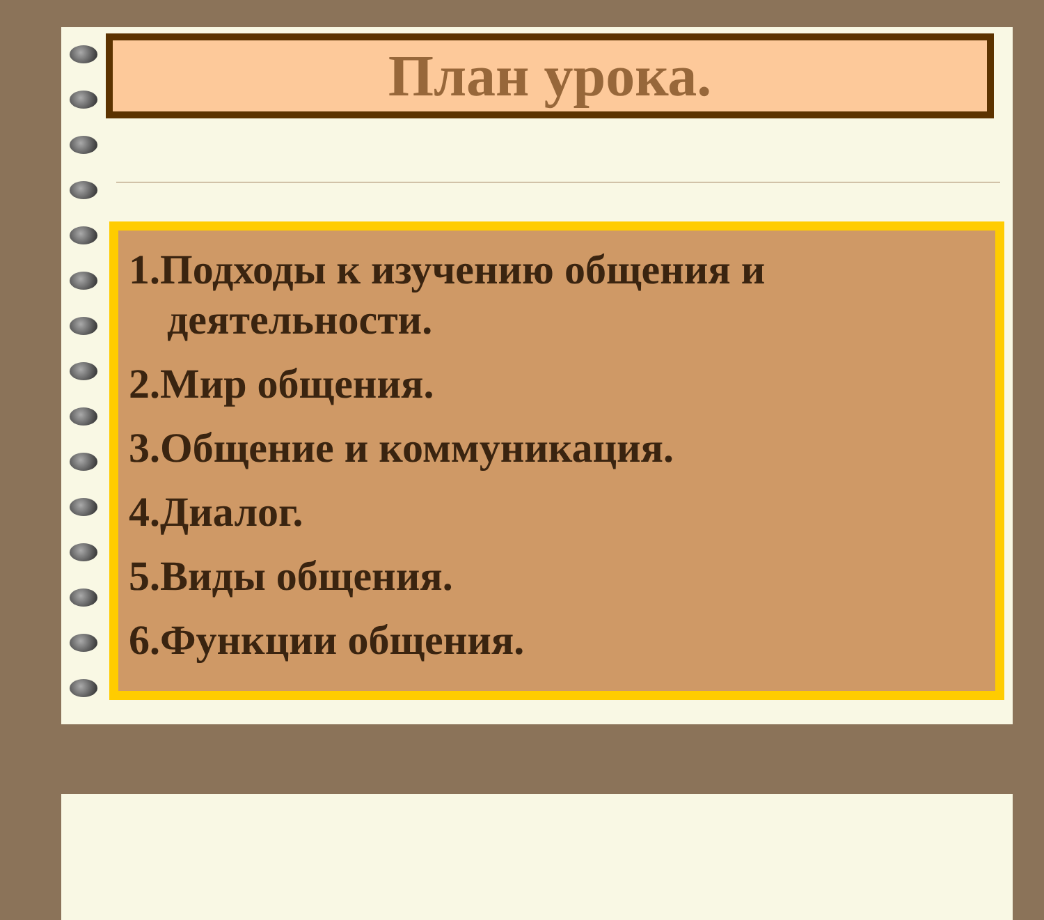План урока.
1.Подходы к изучению общения и деятельности.
2.Мир общения.
3.Общение и коммуникация.
4.Диалог.
5.Виды общения.
6.Функции общения.